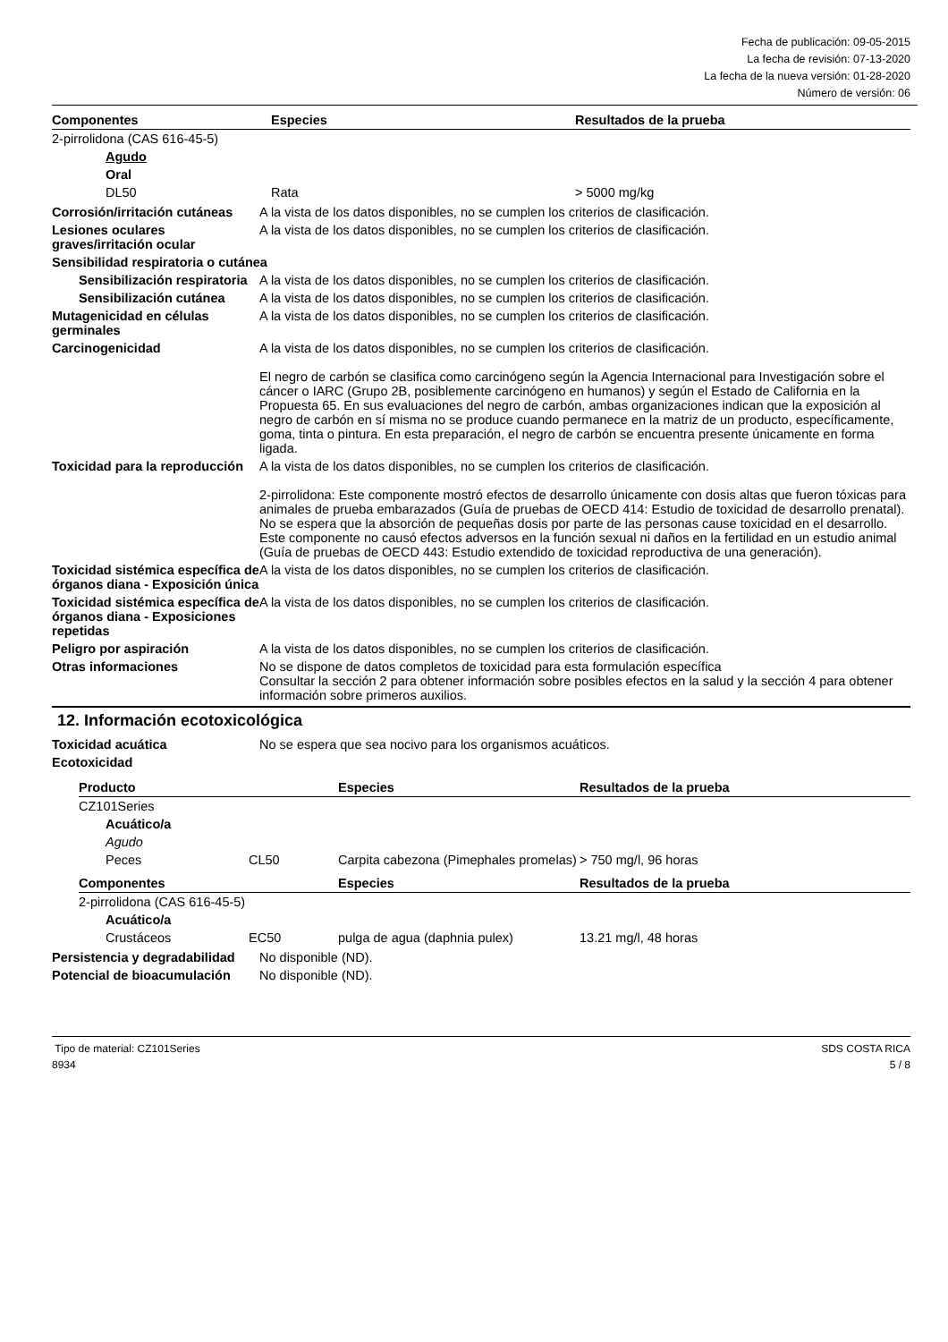Fecha de publicación: 09-05-2015
La fecha de revisión: 07-13-2020
La fecha de la nueva versión: 01-28-2020
Número de versión: 06
| Componentes | Especies | Resultados de la prueba |
| --- | --- | --- |
| 2-pirrolidona (CAS 616-45-5) | | |
| Agudo | | |
| Oral | | |
| DL50 | Rata | > 5000 mg/kg |
Corrosión/irritación cutáneas
A la vista de los datos disponibles, no se cumplen los criterios de clasificación.
Lesiones oculares graves/irritación ocular
A la vista de los datos disponibles, no se cumplen los criterios de clasificación.
Sensibilidad respiratoria o cutánea
Sensibilización respiratoria
A la vista de los datos disponibles, no se cumplen los criterios de clasificación.
Sensibilización cutánea A la vista de los datos disponibles, no se cumplen los criterios de clasificación.
Mutagenicidad en células germinales
A la vista de los datos disponibles, no se cumplen los criterios de clasificación.
Carcinogenicidad A la vista de los datos disponibles, no se cumplen los criterios de clasificación.
El negro de carbón se clasifica como carcinógeno según la Agencia Internacional para Investigación sobre el cáncer o IARC (Grupo 2B, posiblemente carcinógeno en humanos) y según el Estado de California en la Propuesta 65. En sus evaluaciones del negro de carbón, ambas organizaciones indican que la exposición al negro de carbón en sí misma no se produce cuando permanece en la matriz de un producto, específicamente, goma, tinta o pintura. En esta preparación, el negro de carbón se encuentra presente únicamente en forma ligada.
Toxicidad para la reproducción
A la vista de los datos disponibles, no se cumplen los criterios de clasificación.
2-pirrolidona: Este componente mostró efectos de desarrollo únicamente con dosis altas que fueron tóxicas para animales de prueba embarazados (Guía de pruebas de OECD 414: Estudio de toxicidad de desarrollo prenatal). No se espera que la absorción de pequeñas dosis por parte de las personas cause toxicidad en el desarrollo. Este componente no causó efectos adversos en la función sexual ni daños en la fertilidad en un estudio animal (Guía de pruebas de OECD 443: Estudio extendido de toxicidad reproductiva de una generación).
Toxicidad sistémica específica de órganos diana - Exposición única
A la vista de los datos disponibles, no se cumplen los criterios de clasificación.
Toxicidad sistémica específica de órganos diana - Exposiciones repetidas
A la vista de los datos disponibles, no se cumplen los criterios de clasificación.
Peligro por aspiración A la vista de los datos disponibles, no se cumplen los criterios de clasificación.
Otras informaciones No se dispone de datos completos de toxicidad para esta formulación específica
Consultar la sección 2 para obtener información sobre posibles efectos en la salud y la sección 4 para obtener información sobre primeros auxilios.
12. Información ecotoxicológica
Toxicidad acuática No se espera que sea nocivo para los organismos acuáticos.
Ecotoxicidad
| Producto | | Especies | Resultados de la prueba |
| --- | --- | --- | --- |
| CZ101Series | | | |
| Acuático/a | | | |
| Agudo | | | |
| Peces | CL50 | Carpita cabezona (Pimephales promelas) | > 750 mg/l, 96 horas |
| Componentes | | Especies | Resultados de la prueba |
| 2-pirrolidona (CAS 616-45-5) | | | |
| Acuático/a | | | |
| Crustáceos | EC50 | pulga de agua (daphnia pulex) | 13.21 mg/l, 48 horas |
Persistencia y degradabilidad
No disponible (ND).
Potencial de bioacumulación
No disponible (ND).
Tipo de material: CZ101Series
8934
SDS COSTA RICA
5 / 8